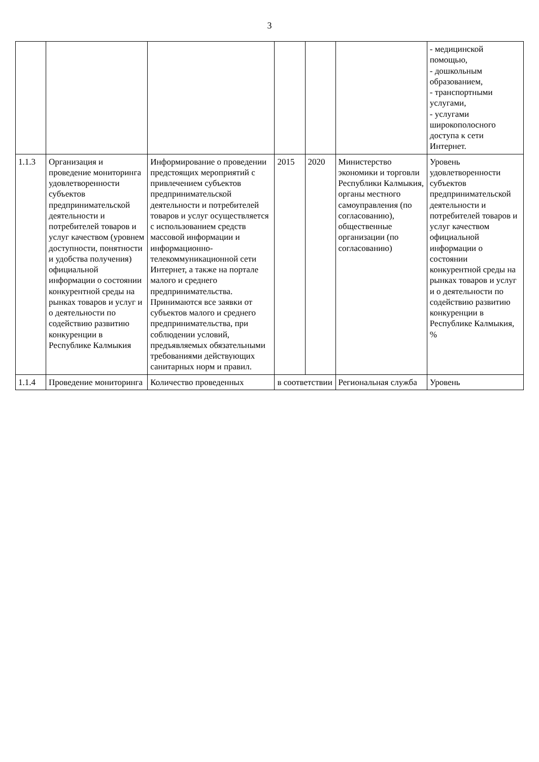3
| | | | | | | - медицинской помощью, - дошкольным образованием, - транспортными услугами, - услугами широкополосного доступа к сети Интернет. |
| 1.1.3 | Организация и проведение мониторинга удовлетворенности субъектов предпринимательской деятельности и потребителей товаров и услуг качеством (уровнем доступности, понятности и удобства получения) официальной информации о состоянии конкурентной среды на рынках товаров и услуг и о деятельности по содействию развитию конкуренции в Республике Калмыкия | Информирование о проведении предстоящих мероприятий с привлечением субъектов предпринимательской деятельности и потребителей товаров и услуг осуществляется с использованием средств массовой информации и информационно-телекоммуникационной сети Интернет, а также на портале малого и среднего предпринимательства. Принимаются все заявки от субъектов малого и среднего предпринимательства, при соблюдении условий, предъявляемых обязательными требованиями действующих санитарных норм и правил. | 2015 | 2020 | Министерство экономики и торговли Республики Калмыкия, органы местного самоуправления (по согласованию), общественные организации (по согласованию) | Уровень удовлетворенности субъектов предпринимательской деятельности и потребителей товаров и услуг качеством официальной информации о состоянии конкурентной среды на рынках товаров и услуг и о деятельности по содействию развитию конкуренции в Республике Калмыкия, % |
| 1.1.4 | Проведение мониторинга | Количество проведенных | в соответствии | | Региональная служба | Уровень |